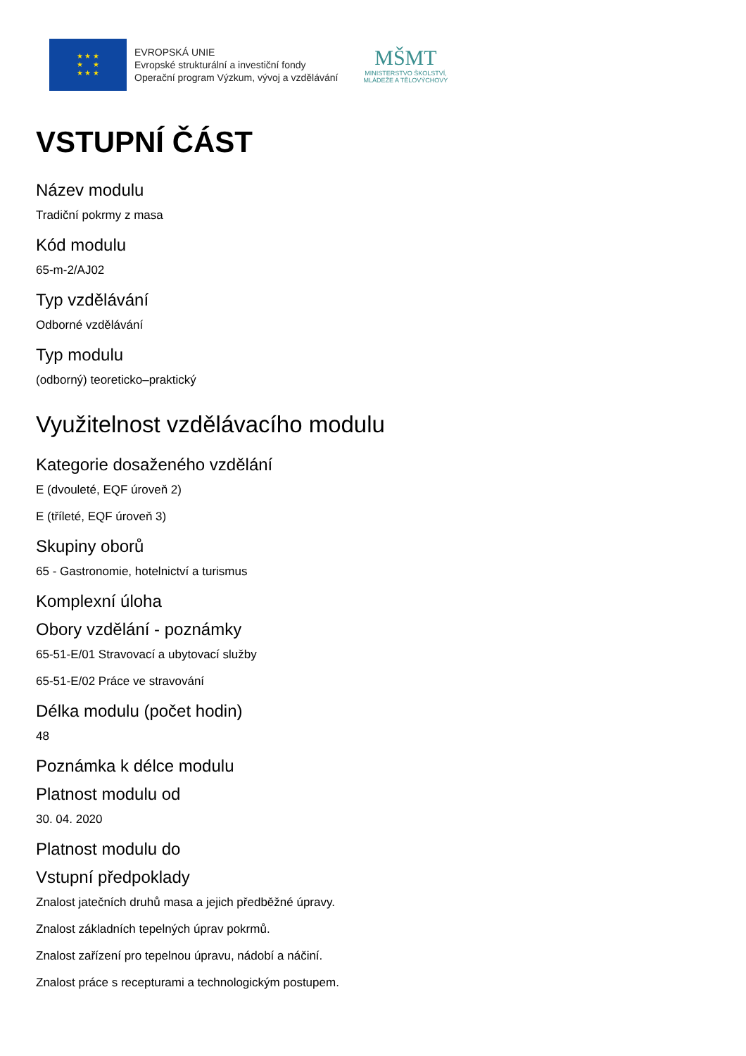★ ★ ★
★ ★
★ ★ ★
EVROPSKÁ UNIE
Evropské strukturální a investiční fondy
Operační program Výzkum, vývoj a vzdělávání
MŠMT
MINISTERSTVO ŠKOLSTVÍ,
MLÁDEŽE A TĚLOVÝCHOVY
VSTUPNÍ ČÁST
Název modulu
Tradiční pokrmy z masa
Kód modulu
65-m-2/AJ02
Typ vzdělávání
Odborné vzdělávání
Typ modulu
(odborný) teoreticko–praktický
Využitelnost vzdělávacího modulu
Kategorie dosaženého vzdělání
E (dvouleté, EQF úroveň 2)
E (tříleté, EQF úroveň 3)
Skupiny oborů
65 - Gastronomie, hotelnictví a turismus
Komplexní úloha
Obory vzdělání - poznámky
65-51-E/01 Stravovací a ubytovací služby
65-51-E/02 Práce ve stravování
Délka modulu (počet hodin)
48
Poznámka k délce modulu
Platnost modulu od
30. 04. 2020
Platnost modulu do
Vstupní předpoklady
Znalost jatečních druhů masa a jejich předběžné úpravy.
Znalost základních tepelných úprav pokrmů.
Znalost zařízení pro tepelnou úpravu, nádobí a náčiní.
Znalost práce s recepturami a technologickým postupem.